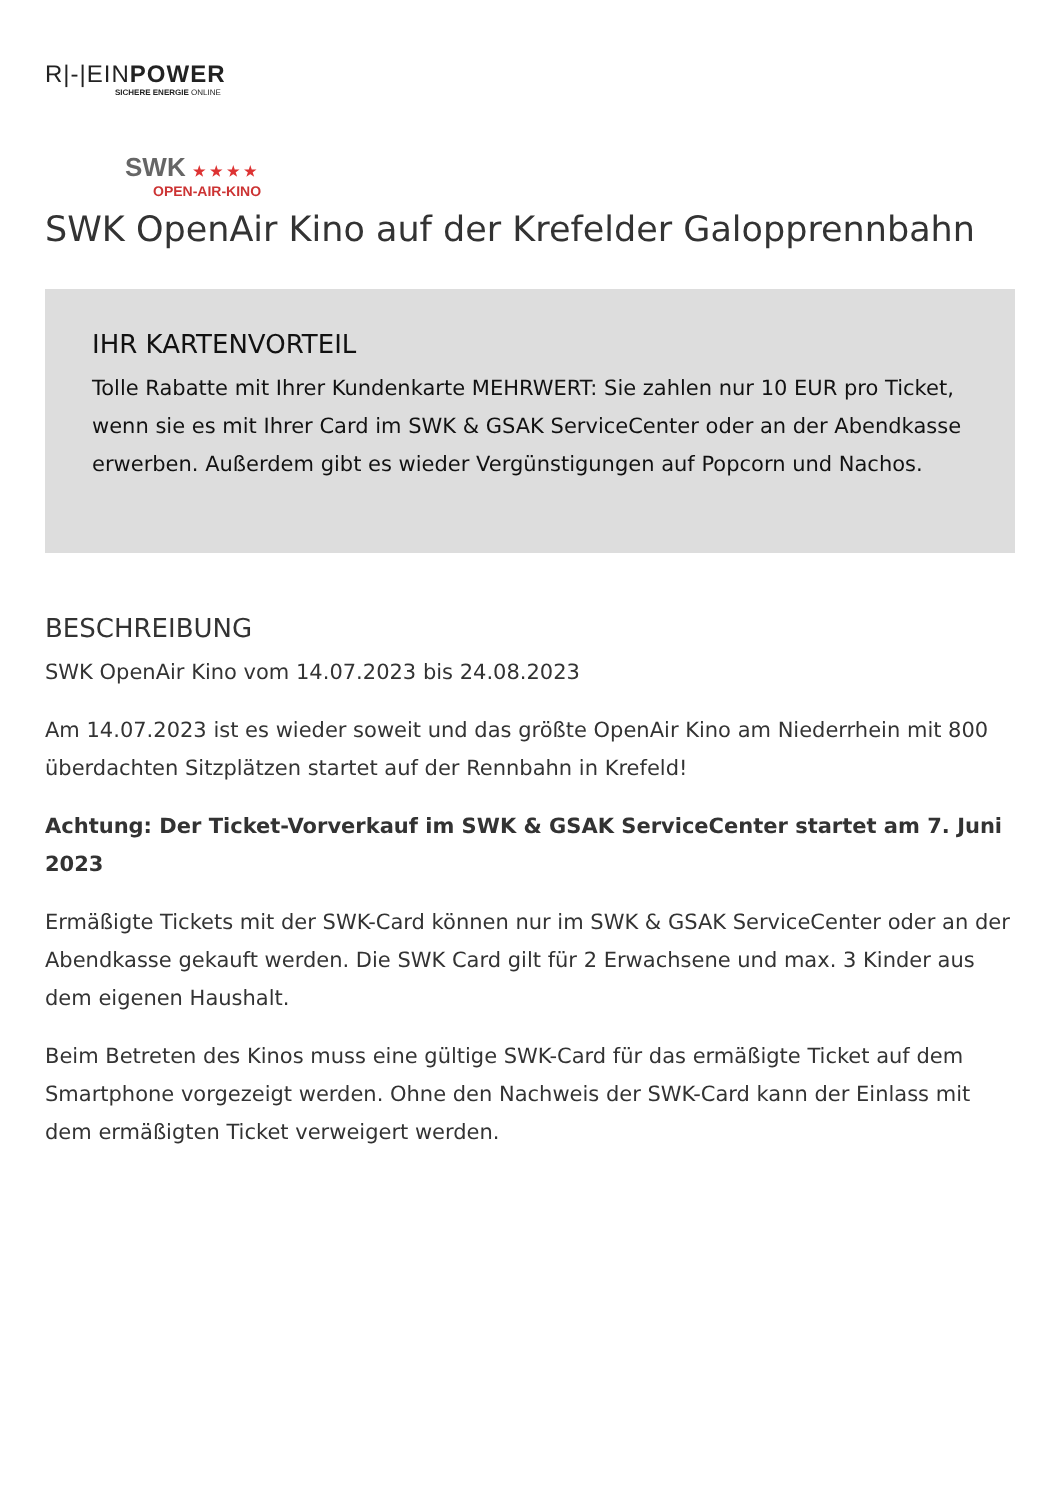R|-|EINPOWER
SICHERE ENERGIE ONLINE
SWK ★ ★ ★ ★
OPEN-AIR-KINO
SWK OpenAir Kino auf der Krefelder Galopprennbahn
IHR KARTENVORTEIL
Tolle Rabatte mit Ihrer Kundenkarte MEHRWERT: Sie zahlen nur 10 EUR pro Ticket, wenn sie es mit Ihrer Card im SWK & GSAK ServiceCenter oder an der Abendkasse erwerben. Außerdem gibt es wieder Vergünstigungen auf Popcorn und Nachos.
BESCHREIBUNG
SWK OpenAir Kino vom 14.07.2023 bis 24.08.2023
Am 14.07.2023 ist es wieder soweit und das größte OpenAir Kino am Niederrhein mit 800 überdachten Sitzplätzen startet auf der Rennbahn in Krefeld!
Achtung: Der Ticket-Vorverkauf im SWK & GSAK ServiceCenter startet am 7. Juni 2023
Ermäßigte Tickets mit der SWK-Card können nur im SWK & GSAK ServiceCenter oder an der Abendkasse gekauft werden. Die SWK Card gilt für 2 Erwachsene und max. 3 Kinder aus dem eigenen Haushalt.
Beim Betreten des Kinos muss eine gültige SWK-Card für das ermäßigte Ticket auf dem Smartphone vorgezeigt werden. Ohne den Nachweis der SWK-Card kann der Einlass mit dem ermäßigten Ticket verweigert werden.